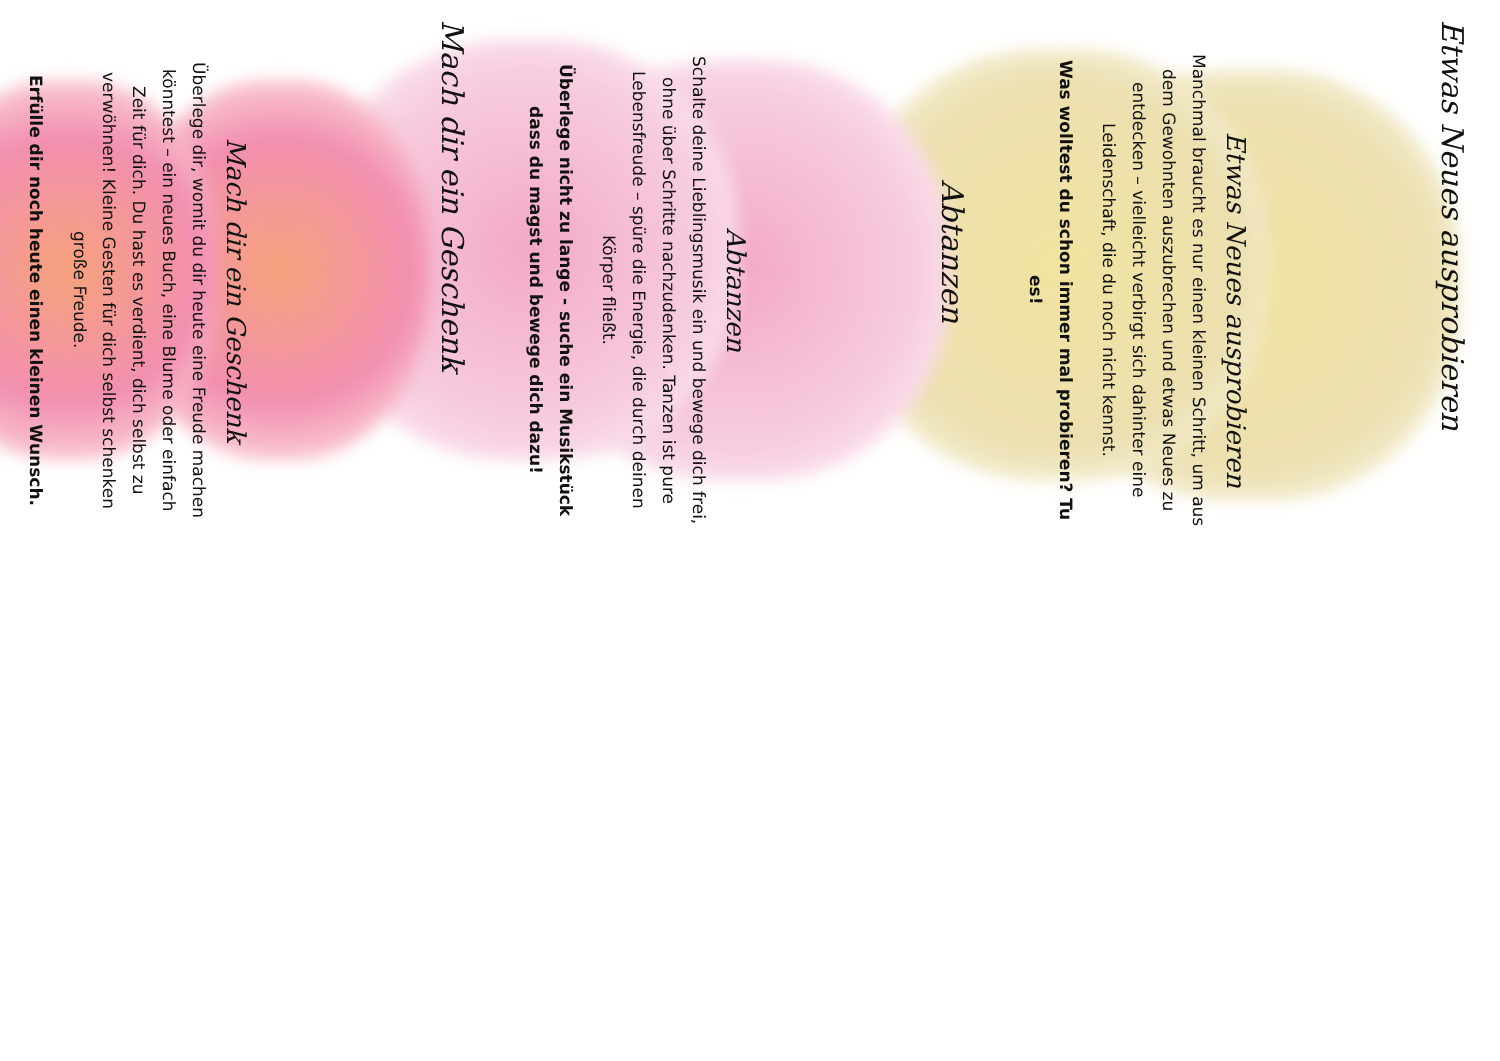Etwas Neues ausprobieren
Etwas Neues ausprobieren
Manchmal braucht es nur einen kleinen Schritt, um aus dem Gewohnten auszubrechen und etwas Neues zu entdecken – vielleicht verbirgt sich dahinter eine Leidenschaft, die du noch nicht kennst.
Was wolltest du schon immer mal probieren? Tu es!
Abtanzen
Abtanzen
Schalte deine Lieblingsmusik ein und bewege dich frei, ohne über Schritte nachzudenken. Tanzen ist pure Lebensfreude – spüre die Energie, die durch deinen Körper fließt.
Überlege nicht zu lange - suche ein Musikstück dass du magst und bewege dich dazu!
Mach dir ein Geschenk
Mach dir ein Geschenk
Überlege dir, womit du dir heute eine Freude machen könntest – ein neues Buch, eine Blume oder einfach Zeit für dich. Du hast es verdient, dich selbst zu verwöhnen! Kleine Gesten für dich selbst schenken große Freude.
Erfülle dir noch heute einen kleinen Wunsch.